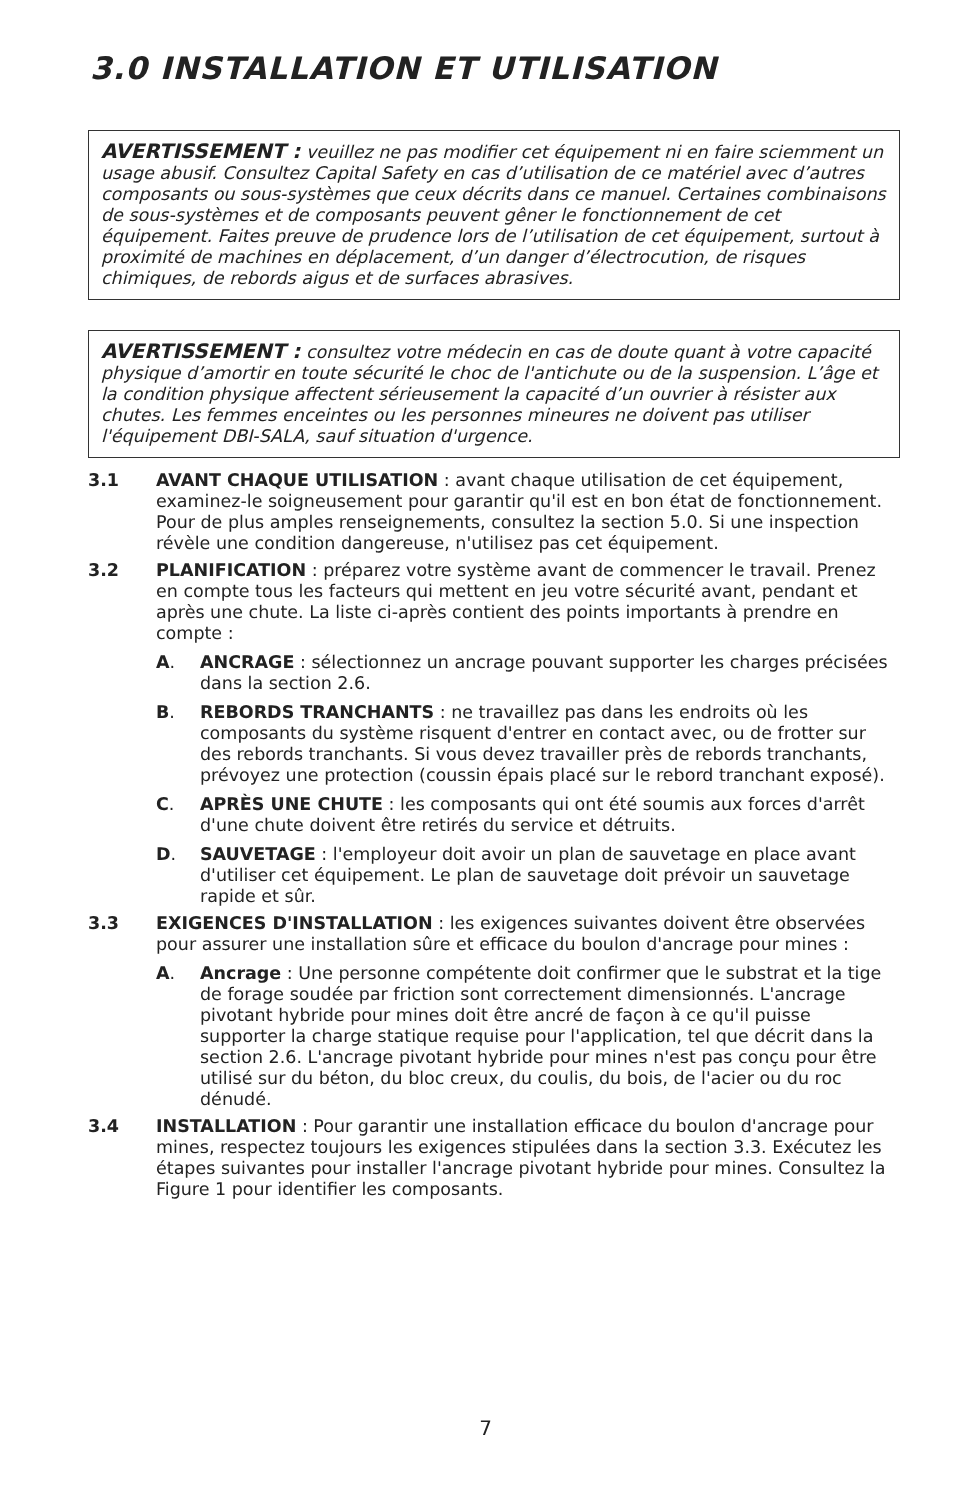3.0 INSTALLATION ET UTILISATION
AVERTISSEMENT : veuillez ne pas modifier cet équipement ni en faire sciemment un usage abusif. Consultez Capital Safety en cas d’utilisation de ce matériel avec d’autres composants ou sous-systèmes que ceux décrits dans ce manuel. Certaines combinaisons de sous-systèmes et de composants peuvent gêner le fonctionnement de cet équipement. Faites preuve de prudence lors de l’utilisation de cet équipement, surtout à proximité de machines en déplacement, d’un danger d’électrocution, de risques chimiques, de rebords aigus et de surfaces abrasives.
AVERTISSEMENT : consultez votre médecin en cas de doute quant à votre capacité physique d’amortir en toute sécurité le choc de l'antichute ou de la suspension. L’âge et la condition physique affectent sérieusement la capacité d’un ouvrier à résister aux chutes. Les femmes enceintes ou les personnes mineures ne doivent pas utiliser l'équipement DBI-SALA, sauf situation d'urgence.
3.1 AVANT CHAQUE UTILISATION : avant chaque utilisation de cet équipement, examinez-le soigneusement pour garantir qu'il est en bon état de fonctionnement. Pour de plus amples renseignements, consultez la section 5.0. Si une inspection révèle une condition dangereuse, n'utilisez pas cet équipement.
3.2 PLANIFICATION : préparez votre système avant de commencer le travail. Prenez en compte tous les facteurs qui mettent en jeu votre sécurité avant, pendant et après une chute. La liste ci-après contient des points importants à prendre en compte :
A. ANCRAGE : sélectionnez un ancrage pouvant supporter les charges précisées dans la section 2.6.
B. REBORDS TRANCHANTS : ne travaillez pas dans les endroits où les composants du système risquent d'entrer en contact avec, ou de frotter sur des rebords tranchants. Si vous devez travailler près de rebords tranchants, prévoyez une protection (coussin épais placé sur le rebord tranchant exposé).
C. APRÈS UNE CHUTE : les composants qui ont été soumis aux forces d'arrêt d'une chute doivent être retirés du service et détruits.
D. SAUVETAGE : l'employeur doit avoir un plan de sauvetage en place avant d'utiliser cet équipement. Le plan de sauvetage doit prévoir un sauvetage rapide et sûr.
3.3 EXIGENCES D'INSTALLATION : les exigences suivantes doivent être observées pour assurer une installation sûre et efficace du boulon d'ancrage pour mines :
A. Ancrage : Une personne compétente doit confirmer que le substrat et la tige de forage soudée par friction sont correctement dimensionnés. L'ancrage pivotant hybride pour mines doit être ancré de façon à ce qu'il puisse supporter la charge statique requise pour l'application, tel que décrit dans la section 2.6. L'ancrage pivotant hybride pour mines n'est pas conçu pour être utilisé sur du béton, du bloc creux, du coulis, du bois, de l'acier ou du roc dénudé.
3.4 INSTALLATION : Pour garantir une installation efficace du boulon d'ancrage pour mines, respectez toujours les exigences stipulées dans la section 3.3. Exécutez les étapes suivantes pour installer l'ancrage pivotant hybride pour mines. Consultez la Figure 1 pour identifier les composants.
7